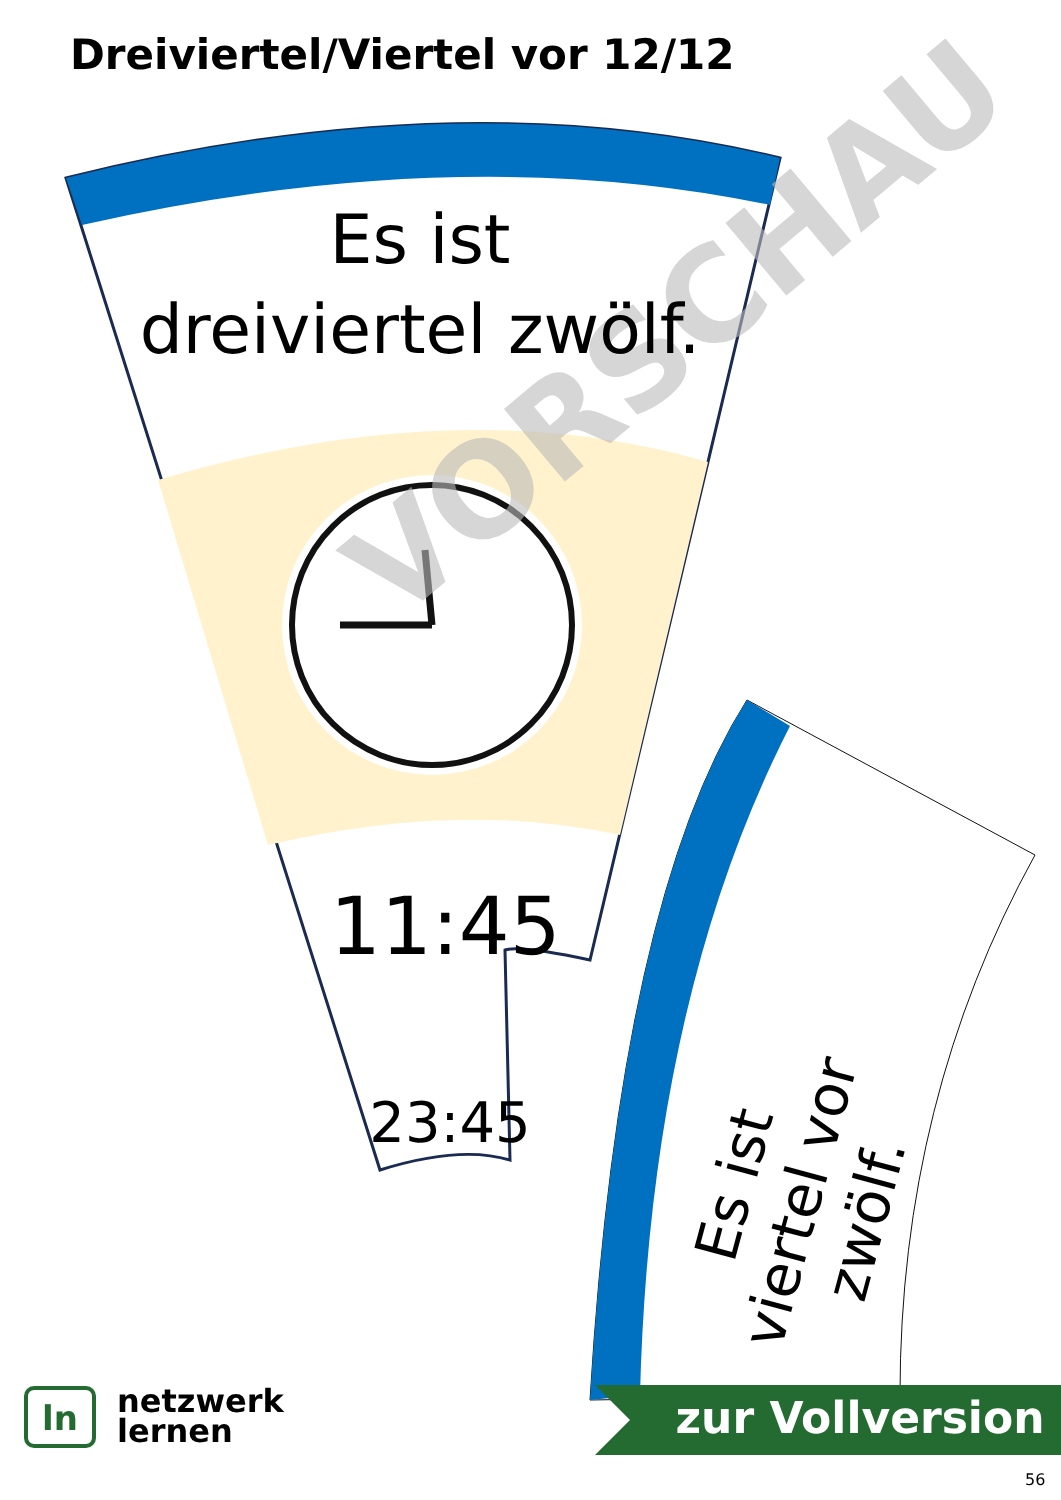VORSCHAU
Dreiviertel/Viertel vor 12/12
Es ist
dreiviertel zwölf.
11:45
23:45
Es ist viertel vor zwölf.
zur Vollversion
ln
netzwerk
lernen
56